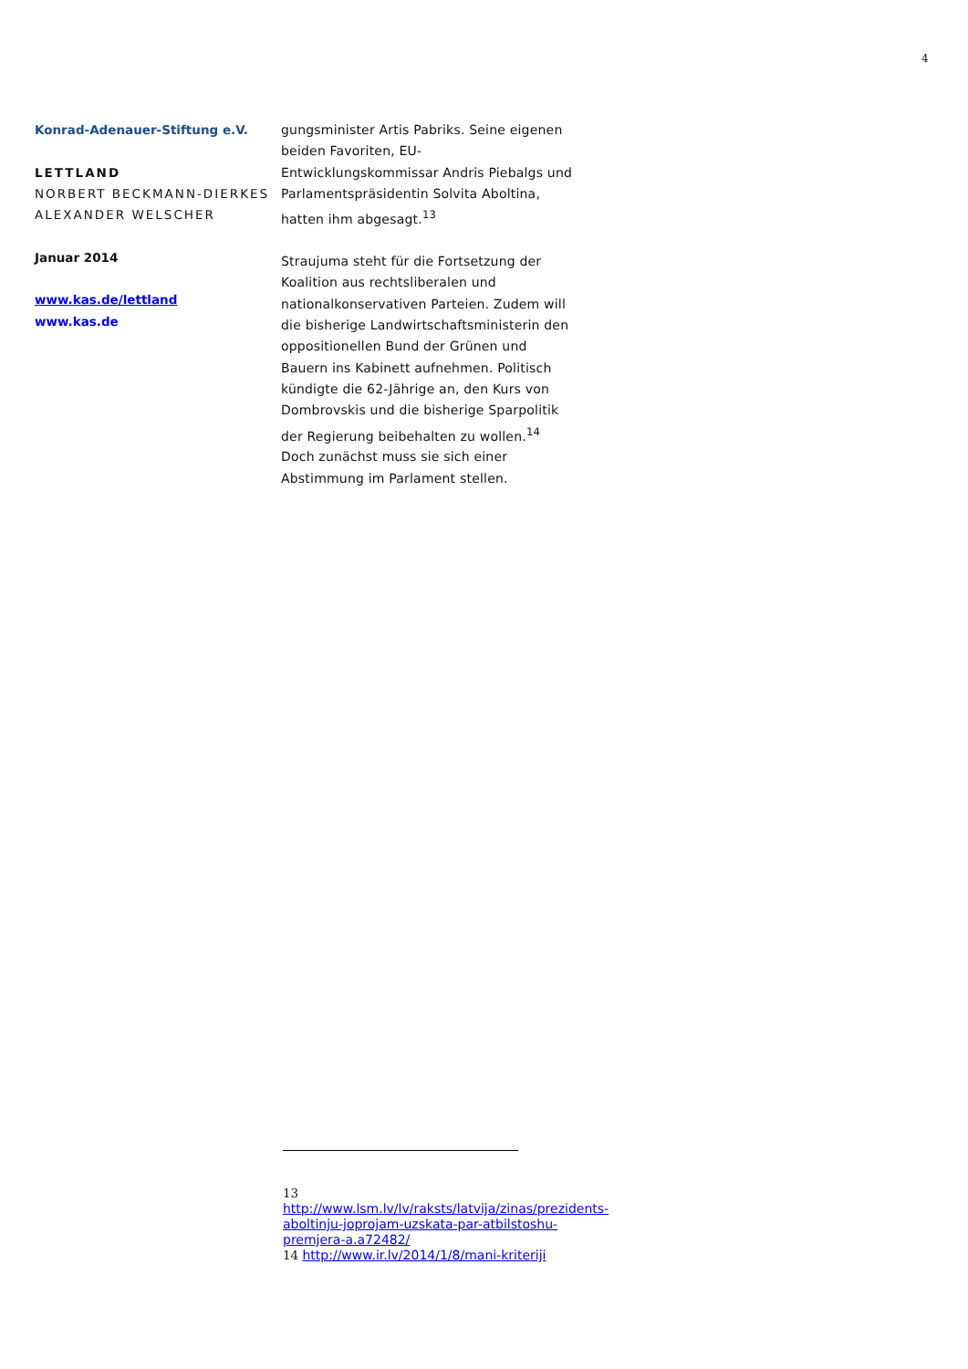4
Konrad-Adenauer-Stiftung e.V.
LETTLAND
NORBERT BECKMANN-DIERKES
ALEXANDER WELSCHER
Januar 2014
www.kas.de/lettland
www.kas.de
gungsminister Artis Pabriks. Seine eigenen beiden Favoriten, EU-Entwicklungskommissar Andris Piebalgs und Parlamentspräsidentin Solvita Aboltina, hatten ihm abgesagt.<sup>13</sup>
Straujuma steht für die Fortsetzung der Koalition aus rechtsliberalen und nationalkonservativen Parteien. Zudem will die bisherige Landwirtschaftsministerin den oppositionellen Bund der Grünen und Bauern ins Kabinett aufnehmen. Politisch kündigte die 62-Jährige an, den Kurs von Dombrovskis und die bisherige Sparpolitik der Regierung beibehalten zu wollen.<sup>14</sup> Doch zunächst muss sie sich einer Abstimmung im Parlament stellen.
13 http://www.lsm.lv/lv/raksts/latvija/zinas/prezidents-aboltinju-joprojam-uzskata-par-atbilstoshu-premjera-a.a72482/
14 http://www.ir.lv/2014/1/8/mani-kriteriji